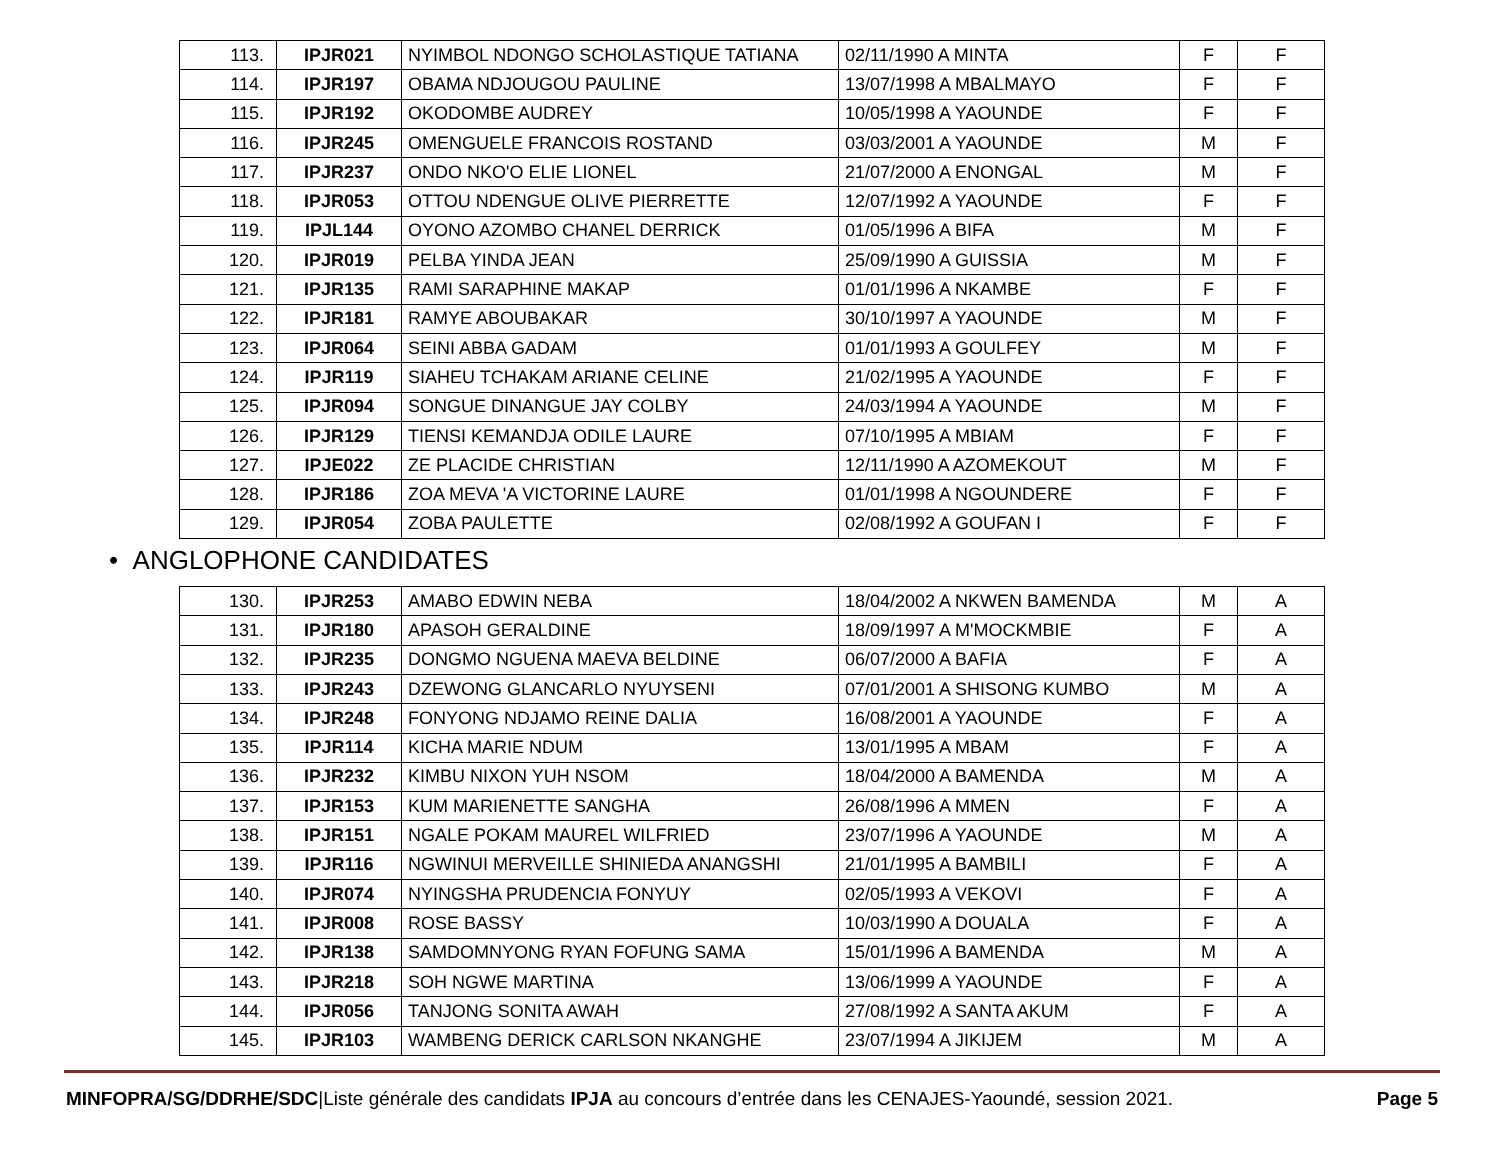| 113. | IPJR021 | NYIMBOL NDONGO SCHOLASTIQUE TATIANA | 02/11/1990 A MINTA | F | F |
| 114. | IPJR197 | OBAMA NDJOUGOU PAULINE | 13/07/1998 A MBALMAYO | F | F |
| 115. | IPJR192 | OKODOMBE AUDREY | 10/05/1998 A YAOUNDE | F | F |
| 116. | IPJR245 | OMENGUELE FRANCOIS ROSTAND | 03/03/2001 A YAOUNDE | M | F |
| 117. | IPJR237 | ONDO NKO'O ELIE LIONEL | 21/07/2000 A ENONGAL | M | F |
| 118. | IPJR053 | OTTOU NDENGUE OLIVE PIERRETTE | 12/07/1992 A YAOUNDE | F | F |
| 119. | IPJL144 | OYONO AZOMBO CHANEL DERRICK | 01/05/1996 A BIFA | M | F |
| 120. | IPJR019 | PELBA YINDA JEAN | 25/09/1990 A GUISSIA | M | F |
| 121. | IPJR135 | RAMI SARAPHINE MAKAP | 01/01/1996 A NKAMBE | F | F |
| 122. | IPJR181 | RAMYE ABOUBAKAR | 30/10/1997 A YAOUNDE | M | F |
| 123. | IPJR064 | SEINI ABBA GADAM | 01/01/1993 A GOULFEY | M | F |
| 124. | IPJR119 | SIAHEU TCHAKAM ARIANE CELINE | 21/02/1995 A YAOUNDE | F | F |
| 125. | IPJR094 | SONGUE DINANGUE JAY COLBY | 24/03/1994 A YAOUNDE | M | F |
| 126. | IPJR129 | TIENSI KEMANDJA ODILE LAURE | 07/10/1995 A MBIAM | F | F |
| 127. | IPJE022 | ZE PLACIDE CHRISTIAN | 12/11/1990 A AZOMEKOUT | M | F |
| 128. | IPJR186 | ZOA MEVA 'A VICTORINE LAURE | 01/01/1998 A NGOUNDERE | F | F |
| 129. | IPJR054 | ZOBA PAULETTE | 02/08/1992 A GOUFAN I | F | F |
• ANGLOPHONE CANDIDATES
| 130. | IPJR253 | AMABO EDWIN NEBA | 18/04/2002 A NKWEN BAMENDA | M | A |
| 131. | IPJR180 | APASOH GERALDINE | 18/09/1997 A M'MOCKMBIE | F | A |
| 132. | IPJR235 | DONGMO NGUENA MAEVA BELDINE | 06/07/2000 A BAFIA | F | A |
| 133. | IPJR243 | DZEWONG GLANCARLO NYUYSENI | 07/01/2001 A SHISONG KUMBO | M | A |
| 134. | IPJR248 | FONYONG NDJAMO REINE DALIA | 16/08/2001 A YAOUNDE | F | A |
| 135. | IPJR114 | KICHA MARIE NDUM | 13/01/1995 A MBAM | F | A |
| 136. | IPJR232 | KIMBU NIXON YUH NSOM | 18/04/2000 A BAMENDA | M | A |
| 137. | IPJR153 | KUM MARIENETTE SANGHA | 26/08/1996 A MMEN | F | A |
| 138. | IPJR151 | NGALE POKAM MAUREL WILFRIED | 23/07/1996 A YAOUNDE | M | A |
| 139. | IPJR116 | NGWINUI MERVEILLE SHINIEDA ANANGSHI | 21/01/1995 A BAMBILI | F | A |
| 140. | IPJR074 | NYINGSHA PRUDENCIA FONYUY | 02/05/1993 A VEKOVI | F | A |
| 141. | IPJR008 | ROSE BASSY | 10/03/1990 A DOUALA | F | A |
| 142. | IPJR138 | SAMDOMNYONG RYAN FOFUNG SAMA | 15/01/1996 A BAMENDA | M | A |
| 143. | IPJR218 | SOH NGWE MARTINA | 13/06/1999 A YAOUNDE | F | A |
| 144. | IPJR056 | TANJONG SONITA AWAH | 27/08/1992 A SANTA AKUM | F | A |
| 145. | IPJR103 | WAMBENG DERICK CARLSON NKANGHE | 23/07/1994 A JIKIJEM | M | A |
MINFOPRA/SG/DDRHE/SDC|Liste générale des candidats IPJA au concours d’entrée dans les CENAJES-Yaoundé, session 2021. Page 5